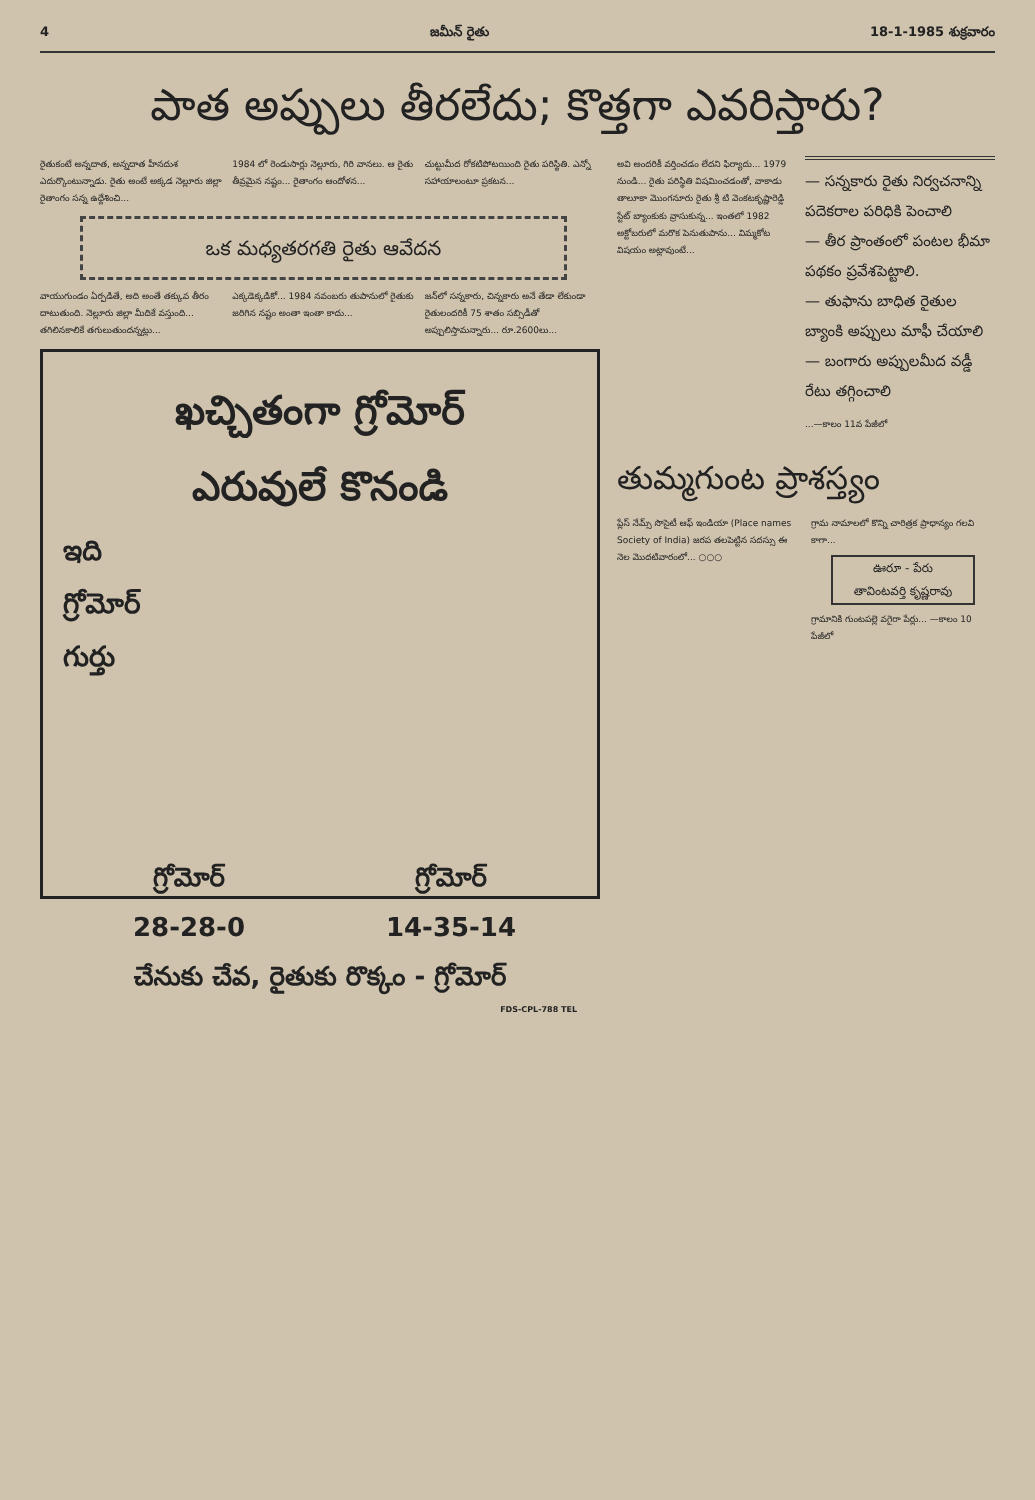4 జమీన్ రైతు 18-1-1985 శుక్రవారం
పాత అప్పులు తీరలేదు; కొత్తగా ఎవరిస్తారు?
రైతుకంటే అన్నదాత, అన్నదాత హీనదుశ ఎదుర్కొంటున్నాడు. రైతు అంటే అక్కడ నెల్లూరు జిల్లా రైతాంగం సన్న ఉద్దేశించి...
1984 లో రెండుసార్లు నెల్లూరు, గిరి వానలు. ఆ రైతు తీవ్రమైన నష్టం... రైతాంగం ఆందోళన...
చుట్టుమీద రోకటిపోటయింది రైతు పరిస్థితి. ఎన్నో సహాయాలంటూ ప్రకటన...
ఒక మధ్యతరగతి రైతు ఆవేదన
వాయుగుండం ఏర్పడితే, అది అంతే తక్కువ తీరం దాటుతుంది. నెల్లూరు జిల్లా మీదికే వస్తుంది... తగిలినకాలికే తగులుతుందన్నట్లు...
ఎక్కడెక్కడికో... 1984 నవంబరు తుపానులో రైతుకు జరిగిన నష్టం అంతా ఇంతా కాదు...
జన్‌లో సన్నకారు, చిన్నకారు అనే తేడా లేకుండా రైతులందరికీ 75 శాతం సబ్సిడీతో అప్పులిస్తామన్నారు... రూ.2600లు...
ఖచ్చితంగా గ్రోమోర్
ఎరువులే కొనండి
ఇది
గ్రోమోర్
గుర్తు
గ్రోమోర్
28-28-0
గ్రోమోర్
14-35-14
చేనుకు చేవ, రైతుకు రొక్కం - గ్రోమోర్
FDS-CPL-788 TEL
అవి అందరికీ వర్తించడం లేదని ఫిర్యాదు... 1979 నుండి... రైతు పరిస్థితి విషమించడంతో, వాకాడు తాలూకా మొంగనూరు రైతు శ్రీ టి వెంకటకృష్ణారెడ్డి స్టేట్ బ్యాంకుకు వ్రాసుకున్న... ఇంతలో 1982 అక్టోబరులో మరొక పెనుతుపాను... విమ్మకోట విషయం అట్లావుంటే...
— సన్నకారు రైతు నిర్వచనాన్ని పదెకరాల పరిధికి పెంచాలి
— తీర ప్రాంతంలో పంటల భీమా పథకం ప్రవేశపెట్టాలి.
— తుఫాను బాధిత రైతుల బ్యాంకి అప్పులు మాఫీ చేయాలి
— బంగారు అప్పులమీద వడ్డీ రేటు తగ్గించాలి
...—కాలం 11వ పేజీలో
తుమ్మగుంట ప్రాశస్త్యం
ప్లేస్ నేమ్స్ సొసైటీ ఆఫ్ ఇండియా (Place names Society of India) జరప తలపెట్టిన సదస్సు ఈ నెల మొదటివారంలో... ○○○
గ్రామ నామాలలో కొన్ని చారిత్రక ప్రాధాన్యం గలవి కాగా...
ఊరూ - పేరు
తావింటవర్తి కృష్ణరావు
గ్రామానికి గుంటపల్లె వగైరా పేర్లు... —కాలం 10 పేజీలో